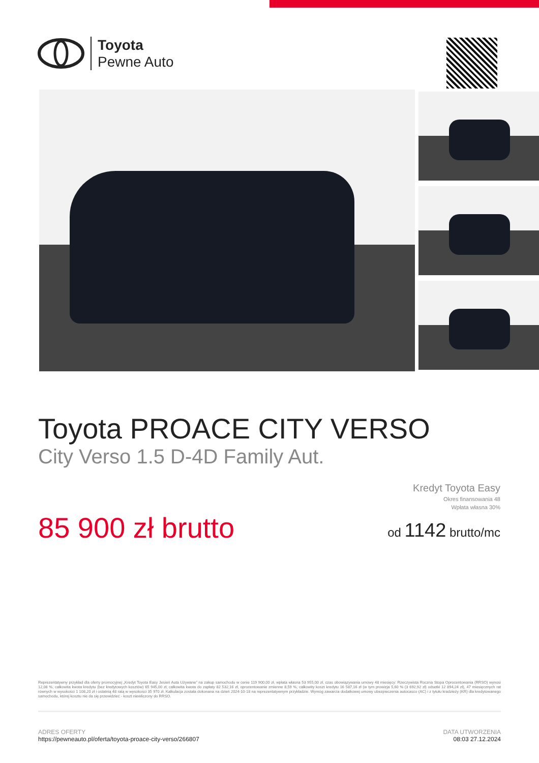Toyota
Pewne Auto
Toyota PROACE CITY VERSO
City Verso 1.5 D-4D Family Aut.
85 900 zł brutto
Kredyt Toyota Easy
Okres finansowania 48
Wpłata własna 30%
od 1142 brutto/mc
Reprezentatywny przykład dla oferty promocyjnej „Kredyt Toyota Easy Jesień Auta Używane” na zakup samochodu w cenie 119 900,00 zł, wpłata własna 53 955,00 zł, czas obowiązywania umowy 48 miesięcy: Rzeczywista Roczna Stopa Oprocentowania (RRSO) wynosi 12,08 %, całkowita kwota kredytu (bez kredytowych kosztów) 65 945,00 zł, całkowita kwota do zapłaty 82 532,16 zł, oprocentowanie zmienne 8,59 %, całkowity koszt kredytu 16 587,16 zł (w tym prowizja 5,60 % (3 692,92 zł) odsetki 12 894,24 zł), 47 miesięcznych rat równych w wysokości 1 108,20 zł i ostatnią 48 ratą w wysokości 35 970 zł. Kalkulacja została dokonana na dzień 2024-10-18 na reprezentatywnym przykładzie. Wymóg zawarcia dodatkowej umowy ubezpieczenia autocasco (AC) i z tytułu kradzieży (KR) dla kredytowanego samochodu, której kosztu nie da się przewidzieć - koszt niewliczony do RRSO.
ADRES OFERTY
https://pewneauto.pl/oferta/toyota-proace-city-verso/266807
DATA UTWORZENIA
08:03 27.12.2024